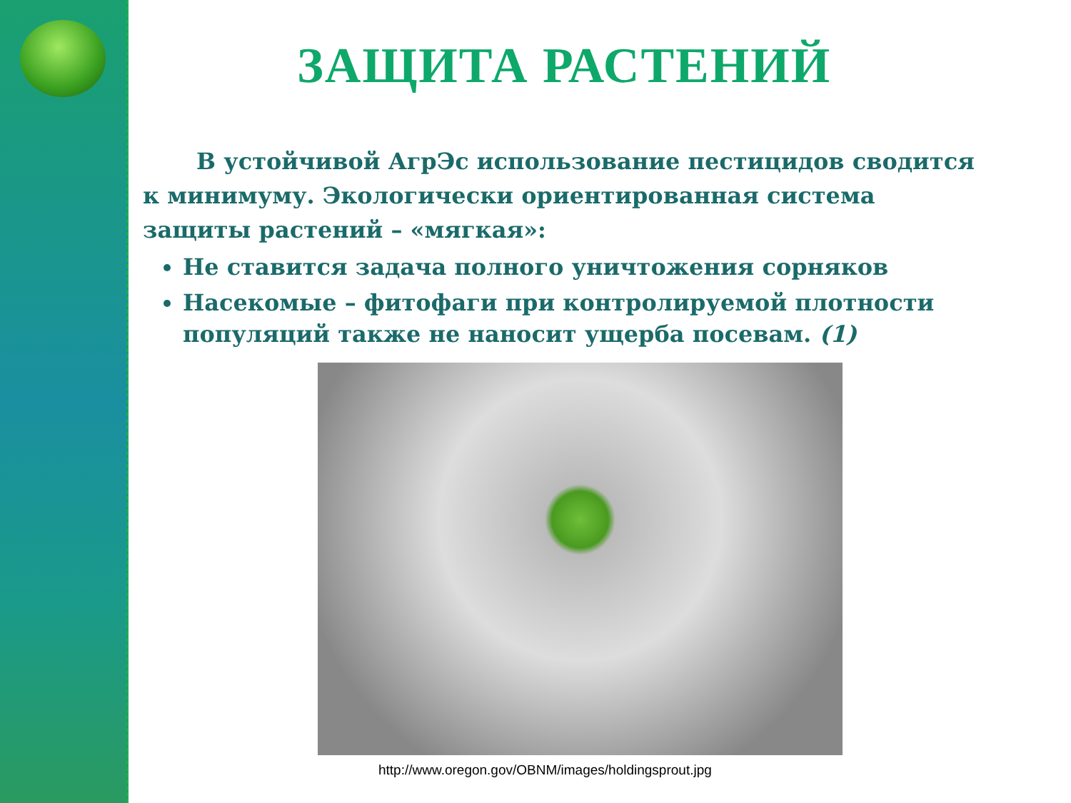ЗАЩИТА РАСТЕНИЙ
В устойчивой АгрЭс использование пестицидов сводится к минимуму. Экологически ориентированная система защиты растений – «мягкая»:
Не ставится задача полного уничтожения сорняков
Насекомые – фитофаги при контролируемой плотности популяций также не наносит ущерба посевам. (1)
http://www.oregon.gov/OBNM/images/holdingsprout.jpg